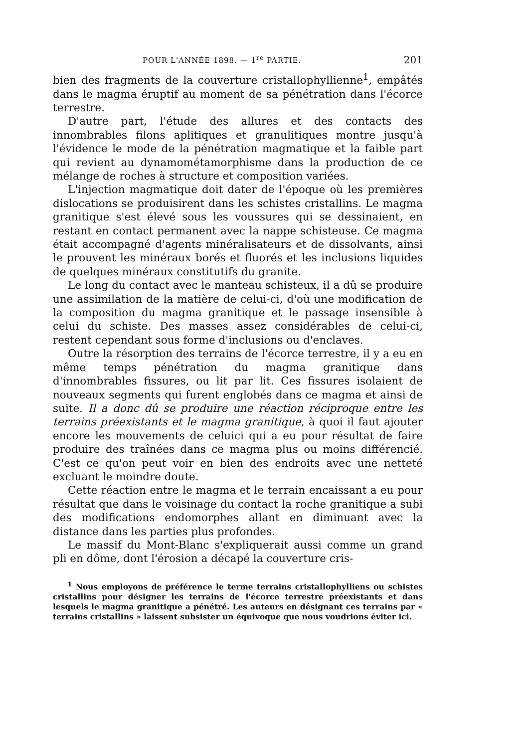POUR L'ANNÉE 1898. — 1<sup>re</sup> PARTIE. 201
bien des fragments de la couverture cristallophyllienne<sup>1</sup>, empâtés dans le magma éruptif au moment de sa pénétration dans l'écorce terrestre.
D'autre part, l'étude des allures et des contacts des innombrables filons aplitiques et granulitiques montre jusqu'à l'évidence le mode de la pénétration magmatique et la faible part qui revient au dynamométamorphisme dans la production de ce mélange de roches à structure et composition variées.
L'injection magmatique doit dater de l'époque où les premières dislocations se produisirent dans les schistes cristallins. Le magma granitique s'est élevé sous les voussures qui se dessinaient, en restant en contact permanent avec la nappe schisteuse. Ce magma était accompagné d'agents minéralisateurs et de dissolvants, ainsi le prouvent les minéraux borés et fluorés et les inclusions liquides de quelques minéraux constitutifs du granite.
Le long du contact avec le manteau schisteux, il a dû se produire une assimilation de la matière de celui-ci, d'où une modification de la composition du magma granitique et le passage insensible à celui du schiste. Des masses assez considérables de celui-ci, restent cependant sous forme d'inclusions ou d'enclaves.
Outre la résorption des terrains de l'écorce terrestre, il y a eu en même temps pénétration du magma granitique dans d'innombrables fissures, ou lit par lit. Ces fissures isolaient de nouveaux segments qui furent englobés dans ce magma et ainsi de suite. Il a donc dû se produire une réaction réciproque entre les terrains préexistants et le magma granitique, à quoi il faut ajouter encore les mouvements de celuici qui a eu pour résultat de faire produire des traînées dans ce magma plus ou moins différencié. C'est ce qu'on peut voir en bien des endroits avec une netteté excluant le moindre doute.
Cette réaction entre le magma et le terrain encaissant a eu pour résultat que dans le voisinage du contact la roche granitique a subi des modifications endomorphes allant en diminuant avec la distance dans les parties plus profondes.
Le massif du Mont-Blanc s'expliquerait aussi comme un grand pli en dôme, dont l'érosion a décapé la couverture cris-
<sup>1</sup> Nous employons de préférence le terme terrains cristallophylliens ou schistes cristallins pour désigner les terrains de l'écorce terrestre préexistants et dans lesquels le magma granitique a pénétré. Les auteurs en désignant ces terrains par « terrains cristallins » laissent subsister un équivoque que nous voudrions éviter ici.